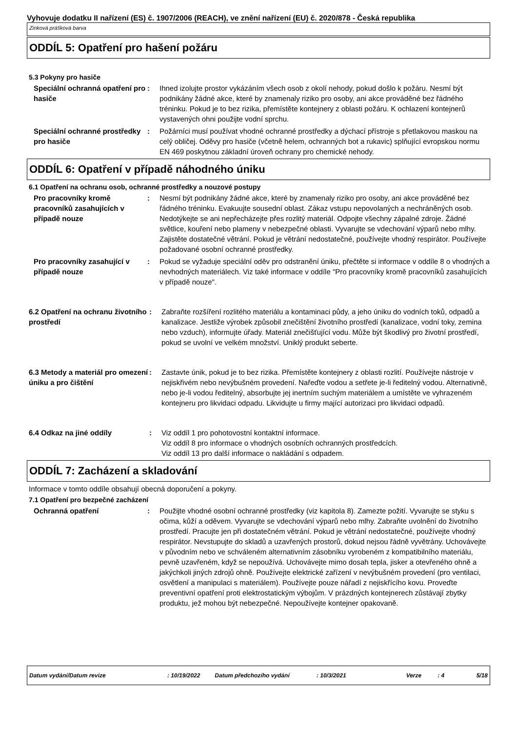Vyhovuje dodatku II nařízení (ES) č. 1907/2006 (REACH), ve znění nařízení (EU) č. 2020/878 - Česká republika
Zinková prášková barva
ODDÍL 5: Opatření pro hašení požáru
5.3 Pokyny pro hasiče
Speciální ochranná opatření pro hasiče
: Ihned izolujte prostor vykázáním všech osob z okolí nehody, pokud došlo k požáru. Nesmí být podnikány žádné akce, které by znamenaly riziko pro osoby, ani akce prováděné bez řádného tréninku. Pokud je to bez rizika, přemístěte kontejnery z oblasti požáru. K ochlazení kontejnerů vystavených ohni použijte vodní sprchu.
Speciální ochranné prostředky pro hasiče
: Požárníci musí používat vhodné ochranné prostředky a dýchací přístroje s přetlakovou maskou na celý obličej. Oděvy pro hasiče (včetně helem, ochranných bot a rukavic) splňující evropskou normu EN 469 poskytnou základní úroveň ochrany pro chemické nehody.
ODDÍL 6: Opatření v případě náhodného úniku
6.1 Opatření na ochranu osob, ochranné prostředky a nouzové postupy
Pro pracovníky kromě pracovníků zasahujících v případě nouze
: Nesmí být podnikány žádné akce, které by znamenaly riziko pro osoby, ani akce prováděné bez řádného tréninku. Evakuujte sousední oblast. Zákaz vstupu nepovolaných a nechráněných osob. Nedotýkejte se ani nepřecházejte přes rozlitý materiál. Odpojte všechny zápalné zdroje. Žádné světlice, kouření nebo plameny v nebezpečné oblasti. Vyvarujte se vdechování výparů nebo mlhy. Zajistěte dostatečné větrání. Pokud je větrání nedostatečné, používejte vhodný respirátor. Používejte požadované osobní ochranné prostředky.
Pro pracovníky zasahující v případě nouze
: Pokud se vyžaduje speciální oděv pro odstranění úniku, přečtěte si informace v oddíle 8 o vhodných a nevhodných materiálech. Viz také informace v oddíle "Pro pracovníky kromě pracovníků zasahujících v případě nouze".
6.2 Opatření na ochranu životního prostředí
: Zabraňte rozšíření rozlitého materiálu a kontaminaci půdy, a jeho úniku do vodních toků, odpadů a kanalizace. Jestliže výrobek způsobil znečištění životního prostředí (kanalizace, vodní toky, zemina nebo vzduch), informujte úřady. Materiál znečišťující vodu. Může být škodlivý pro životní prostředí, pokud se uvolní ve velkém množství. Uniklý produkt seberte.
6.3 Metody a materiál pro omezení úniku a pro čištění
: Zastavte únik, pokud je to bez rizika. Přemístěte kontejnery z oblasti rozlití. Používejte nástroje v nejiskřivém nebo nevýbušném provedení. Nařeďte vodou a setřete je-li ředitelný vodou. Alternativně, nebo je-li vodou ředitelný, absorbujte jej inertním suchým materiálem a umístěte ve vyhrazeném kontejneru pro likvidaci odpadu. Likvidujte u firmy mající autorizaci pro likvidaci odpadů.
6.4 Odkaz na jiné oddíly : Viz oddíl 1 pro pohotovostní kontaktní informace.
Viz oddíl 8 pro informace o vhodných osobních ochranných prostředcích.
Viz oddíl 13 pro další informace o nakládání s odpadem.
ODDÍL 7: Zacházení a skladování
Informace v tomto oddíle obsahují obecná doporučení a pokyny.
7.1 Opatření pro bezpečné zacházení
Ochranná opatření : Použijte vhodné osobní ochranné prostředky (viz kapitola 8). Zamezte požití. Vyvarujte se styku s očima, kůží a oděvem. Vyvarujte se vdechování výparů nebo mlhy. Zabraňte uvolnění do životního prostředí. Pracujte jen při dostatečném větrání. Pokud je větrání nedostatečné, používejte vhodný respirátor. Nevstupujte do skladů a uzavřených prostorů, dokud nejsou řádně vyvětrány. Uchovávejte v původním nebo ve schváleném alternativním zásobníku vyrobeném z kompatibilního materiálu, pevně uzavřeném, když se nepoužívá. Uchovávejte mimo dosah tepla, jisker a otevřeného ohně a jakýchkoli jiných zdrojů ohně. Používejte elektrické zařízení v nevýbušném provedení (pro ventilaci, osvětlení a manipulaci s materiálem). Používejte pouze nářadí z nejiskřícího kovu. Proveďte preventivní opatření proti elektrostatickým výbojům. V prázdných kontejnerech zůstávají zbytky produktu, jež mohou být nebezpečné. Nepoužívejte kontejner opakovaně.
Datum vydání/Datum revize: 10/19/2022 Datum předchozího vydání: 10/3/2021 Verze: 4 5/18